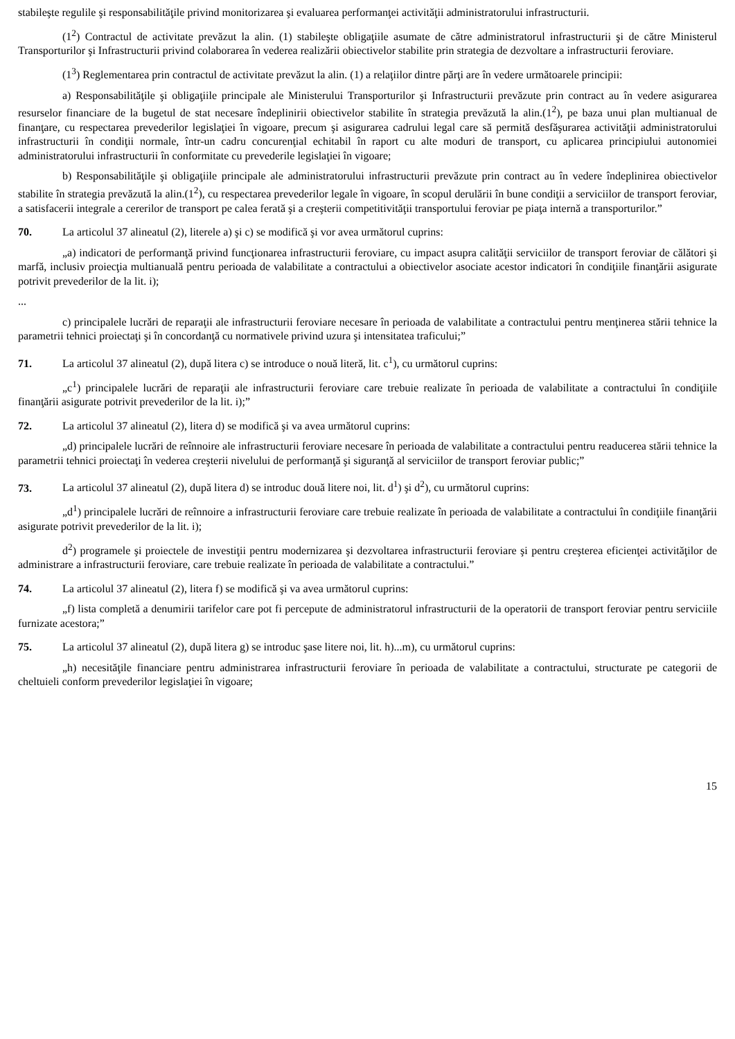stabileşte regulile şi responsabilităţile privind monitorizarea şi evaluarea performanţei activităţii administratorului infrastructurii.
(1<sup>2</sup>) Contractul de activitate prevăzut la alin. (1) stabileşte obligaţiile asumate de către administratorul infrastructurii şi de către Ministerul Transporturilor şi Infrastructurii privind colaborarea în vederea realizării obiectivelor stabilite prin strategia de dezvoltare a infrastructurii feroviare.
(1<sup>3</sup>) Reglementarea prin contractul de activitate prevăzut la alin. (1) a relaţiilor dintre părţi are în vedere următoarele principii:
a) Responsabilităţile şi obligaţiile principale ale Ministerului Transporturilor şi Infrastructurii prevăzute prin contract au în vedere asigurarea resurselor financiare de la bugetul de stat necesare îndeplinirii obiectivelor stabilite în strategia prevăzută la alin.(1<sup>2</sup>), pe baza unui plan multianual de finanţare, cu respectarea prevederilor legislaţiei în vigoare, precum şi asigurarea cadrului legal care să permită desfăşurarea activităţii administratorului infrastructurii în condiţii normale, într-un cadru concurenţial echitabil în raport cu alte moduri de transport, cu aplicarea principiului autonomiei administratorului infrastructurii în conformitate cu prevederile legislaţiei în vigoare;
b) Responsabilităţile şi obligaţiile principale ale administratorului infrastructurii prevăzute prin contract au în vedere îndeplinirea obiectivelor stabilite în strategia prevăzută la alin.(1<sup>2</sup>), cu respectarea prevederilor legale în vigoare, în scopul derulării în bune condiţii a serviciilor de transport feroviar, a satisfacerii integrale a cererilor de transport pe calea ferată şi a creşterii competitivităţii transportului feroviar pe piaţa internă a transporturilor.”
70. La articolul 37 alineatul (2), literele a) şi c) se modifică şi vor avea următorul cuprins:
„a) indicatori de performanţă privind funcţionarea infrastructurii feroviare, cu impact asupra calităţii serviciilor de transport feroviar de călători şi marfă, inclusiv proiecţia multianuală pentru perioada de valabilitate a contractului a obiectivelor asociate acestor indicatori în condiţiile finanţării asigurate potrivit prevederilor de la lit. i);
...
c) principalele lucrări de reparaţii ale infrastructurii feroviare necesare în perioada de valabilitate a contractului pentru menţinerea stării tehnice la parametrii tehnici proiectaţi şi în concordanţă cu normativele privind uzura şi intensitatea traficului;”
71. La articolul 37 alineatul (2), după litera c) se introduce o nouă literă, lit. c<sup>1</sup>), cu următorul cuprins:
„c<sup>1</sup>) principalele lucrări de reparaţii ale infrastructurii feroviare care trebuie realizate în perioada de valabilitate a contractului în condiţiile finanţării asigurate potrivit prevederilor de la lit. i);”
72. La articolul 37 alineatul (2), litera d) se modifică şi va avea următorul cuprins:
„d) principalele lucrări de reînnoire ale infrastructurii feroviare necesare în perioada de valabilitate a contractului pentru readucerea stării tehnice la parametrii tehnici proiectaţi în vederea creşterii nivelului de performanţă şi siguranţă al serviciilor de transport feroviar public;”
73. La articolul 37 alineatul (2), după litera d) se introduc două litere noi, lit. d<sup>1</sup>) şi d<sup>2</sup>), cu următorul cuprins:
„d<sup>1</sup>) principalele lucrări de reînnoire a infrastructurii feroviare care trebuie realizate în perioada de valabilitate a contractului în condiţiile finanţării asigurate potrivit prevederilor de la lit. i);
d<sup>2</sup>) programele şi proiectele de investiţii pentru modernizarea şi dezvoltarea infrastructurii feroviare şi pentru creşterea eficienţei activităţilor de administrare a infrastructurii feroviare, care trebuie realizate în perioada de valabilitate a contractului.”
74. La articolul 37 alineatul (2), litera f) se modifică şi va avea următorul cuprins:
„f) lista completă a denumirii tarifelor care pot fi percepute de administratorul infrastructurii de la operatorii de transport feroviar pentru serviciile furnizate acestora;”
75. La articolul 37 alineatul (2), după litera g) se introduc şase litere noi, lit. h)...m), cu următorul cuprins:
„h) necesităţile financiare pentru administrarea infrastructurii feroviare în perioada de valabilitate a contractului, structurate pe categorii de cheltuieli conform prevederilor legislaţiei în vigoare;
15